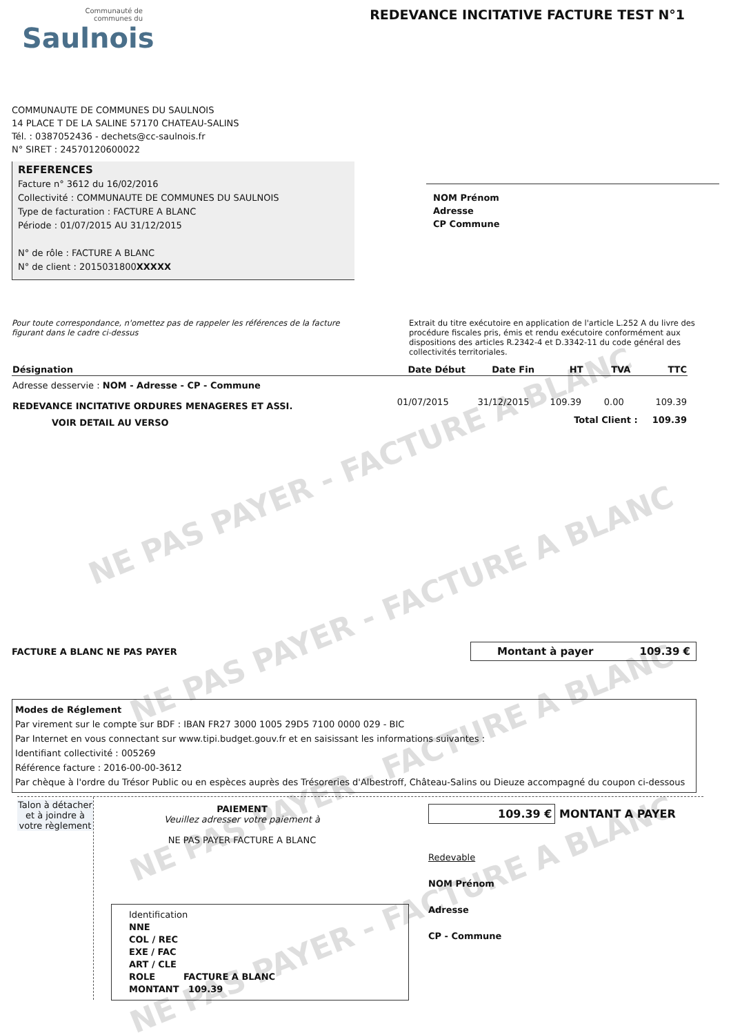NE PAS PAYER - FACTURE A BLANC
NE PAS PAYER - FACTURE A BLANC
NE PAS PAYER - FACTURE A BLANC
NE PAS PAYER - FACTURE A BLANC
Communauté de
communes du
Saulnois
REDEVANCE INCITATIVE FACTURE TEST N°1
COMMUNAUTE DE COMMUNES DU SAULNOIS
14 PLACE T DE LA SALINE 57170 CHATEAU-SALINS
Tél. : 0387052436 - dechets@cc-saulnois.fr
N° SIRET : 24570120600022
REFERENCES
Facture n° 3612 du 16/02/2016
Collectivité : COMMUNAUTE DE COMMUNES DU SAULNOIS
Type de facturation : FACTURE A BLANC
Période : 01/07/2015 AU 31/12/2015
N° de rôle : FACTURE A BLANC
N° de client : 2015031800XXXXX
NOM Prénom
Adresse
CP Commune
Pour toute correspondance, n'omettez pas de rappeler les références de la facture figurant dans le cadre ci-dessus
Extrait du titre exécutoire en application de l'article L.252 A du livre des procédure fiscales pris, émis et rendu exécutoire conformément aux dispositions des articles R.2342-4 et D.3342-11 du code général des collectivités territoriales.
| Désignation | Date Début | Date Fin | HT | TVA | TTC |
| --- | --- | --- | --- | --- | --- |
| Adresse desservie : NOM - Adresse - CP - Commune | | | | | |
| REDEVANCE INCITATIVE ORDURES MENAGERES ET ASSI. | 01/07/2015 | 31/12/2015 | 109.39 | 0.00 | 109.39 |
| VOIR DETAIL AU VERSO | | | Total Client : | | 109.39 |
FACTURE A BLANC NE PAS PAYER
Montant à payer 109.39 €
Modes de Réglement
Par virement sur le compte sur BDF : IBAN FR27 3000 1005 29D5 7100 0000 029 - BIC
Par Internet en vous connectant sur www.tipi.budget.gouv.fr et en saisissant les informations suivantes :
Identifiant collectivité : 005269
Référence facture : 2016-00-00-3612
Par chèque à l'ordre du Trésor Public ou en espèces auprès des Trésoreries d'Albestroff, Château-Salins ou Dieuze accompagné du coupon ci-dessous
Talon à détacher et à joindre à votre règlement
PAIEMENT
Veuillez adresser votre paiement à
NE PAS PAYER FACTURE A BLANC
Identification
NNE
COL / REC
EXE / FAC
ART / CLE
ROLE FACTURE A BLANC
MONTANT 109.39
109.39 € MONTANT A PAYER
Redevable
NOM Prénom
Adresse
CP - Commune